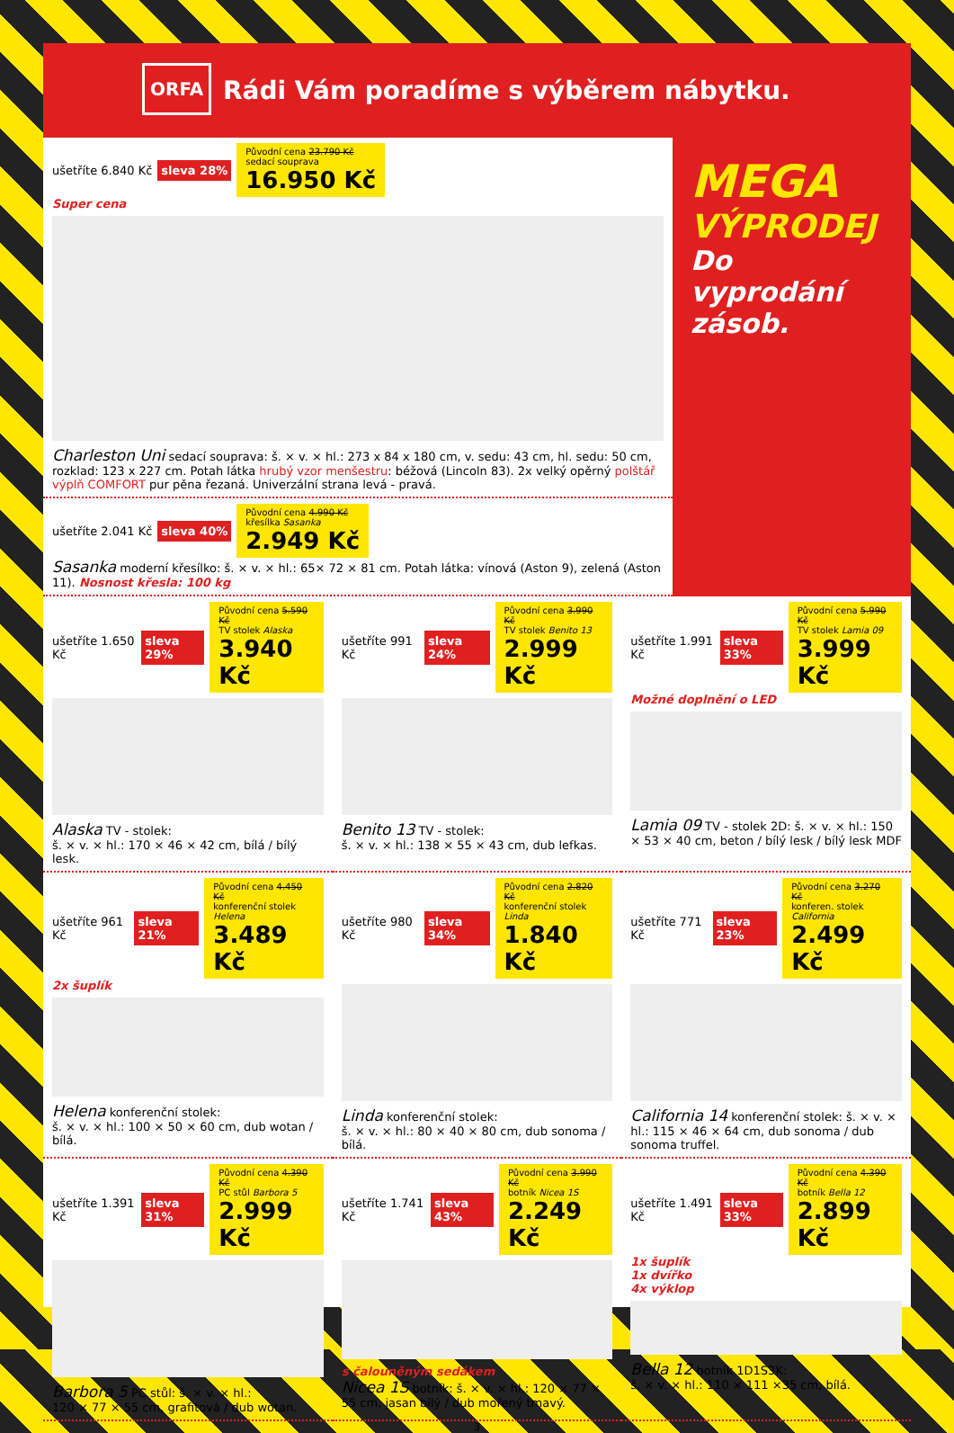ORFA
Rádi Vám poradíme s výběrem nábytku.
ušetříte 6.840 Kč sleva 28% Původní cena 23.790 Kč
sedací souprava
16.950 Kč
Super cena
Charleston Uni sedací souprava: š. × v. × hl.: 273 x 84 x 180 cm, v. sedu: 43 cm, hl. sedu: 50 cm, rozklad: 123 x 227 cm. Potah látka hrubý vzor menšestru: béžová (Lincoln 83). 2x velký opěrný polštář výplň COMFORT pur pěna řezaná. Univerzální strana levá - pravá.
ušetříte 2.041 Kč sleva 40% Původní cena 4.990 Kč
křesílka Sasanka
2.949 Kč
Sasanka moderní křesílko: š. × v. × hl.: 65× 72 × 81 cm. Potah látka: vínová (Aston 9), zelená (Aston 11). Nosnost křesla: 100 kg
MEGA
VÝPRODEJ
Do vyprodání zásob.
ušetříte 1.650 Kč sleva 29% Původní cena 5.590 Kč
TV stolek Alaska
3.940 Kč
Alaska TV - stolek:
š. × v. × hl.: 170 × 46 × 42 cm, bílá / bílý lesk.
ušetříte 991 Kč sleva 24% Původní cena 3.990 Kč
TV stolek Benito 13
2.999 Kč
Benito 13 TV - stolek:
š. × v. × hl.: 138 × 55 × 43 cm, dub lefkas.
ušetříte 1.991 Kč sleva 33% Původní cena 5.990 Kč
TV stolek Lamia 09
3.999 Kč
Možné doplnění o LED
Lamia 09 TV - stolek 2D: š. × v. × hl.: 150 × 53 × 40 cm, beton / bílý lesk / bílý lesk MDF
ušetříte 961 Kč sleva 21% Původní cena 4.450 Kč
konferenční stolek Helena
3.489 Kč
2x šuplík
Helena konferenční stolek:
š. × v. × hl.: 100 × 50 × 60 cm, dub wotan / bílá.
ušetříte 980 Kč sleva 34% Původní cena 2.820 Kč
konferenční stolek Linda
1.840 Kč
Linda konferenční stolek:
š. × v. × hl.: 80 × 40 × 80 cm, dub sonoma / bílá.
ušetříte 771 Kč sleva 23% Původní cena 3.270 Kč
konferen. stolek California
2.499 Kč
California 14 konferenční stolek: š. × v. × hl.: 115 × 46 × 64 cm, dub sonoma / dub sonoma truffel.
ušetříte 1.391 Kč sleva 31% Původní cena 4.390 Kč
PC stůl Barbora 5
2.999 Kč
Barbora 5 PC stůl: š. × v. × hl.:
120 × 77 × 55 cm, grafitová / dub wotan.
ušetříte 1.741 Kč sleva 43% Původní cena 3.990 Kč
botník Nicea 1S
2.249 Kč
s čalouněným sedákem
Nicea 1S botník: š. × v. × hl.: 120 × 77 × 55 cm, jasan bílý / dub mořený tmavý.
ušetříte 1.491 Kč sleva 33% Původní cena 4.390 Kč
botník Bella 12
2.899 Kč
1x šuplík
1x dvířko
4x výklop
Bella 12 botník 1D1S3K:
š. × v. × hl.: 110 × 111 ×35 cm, bílá.
3